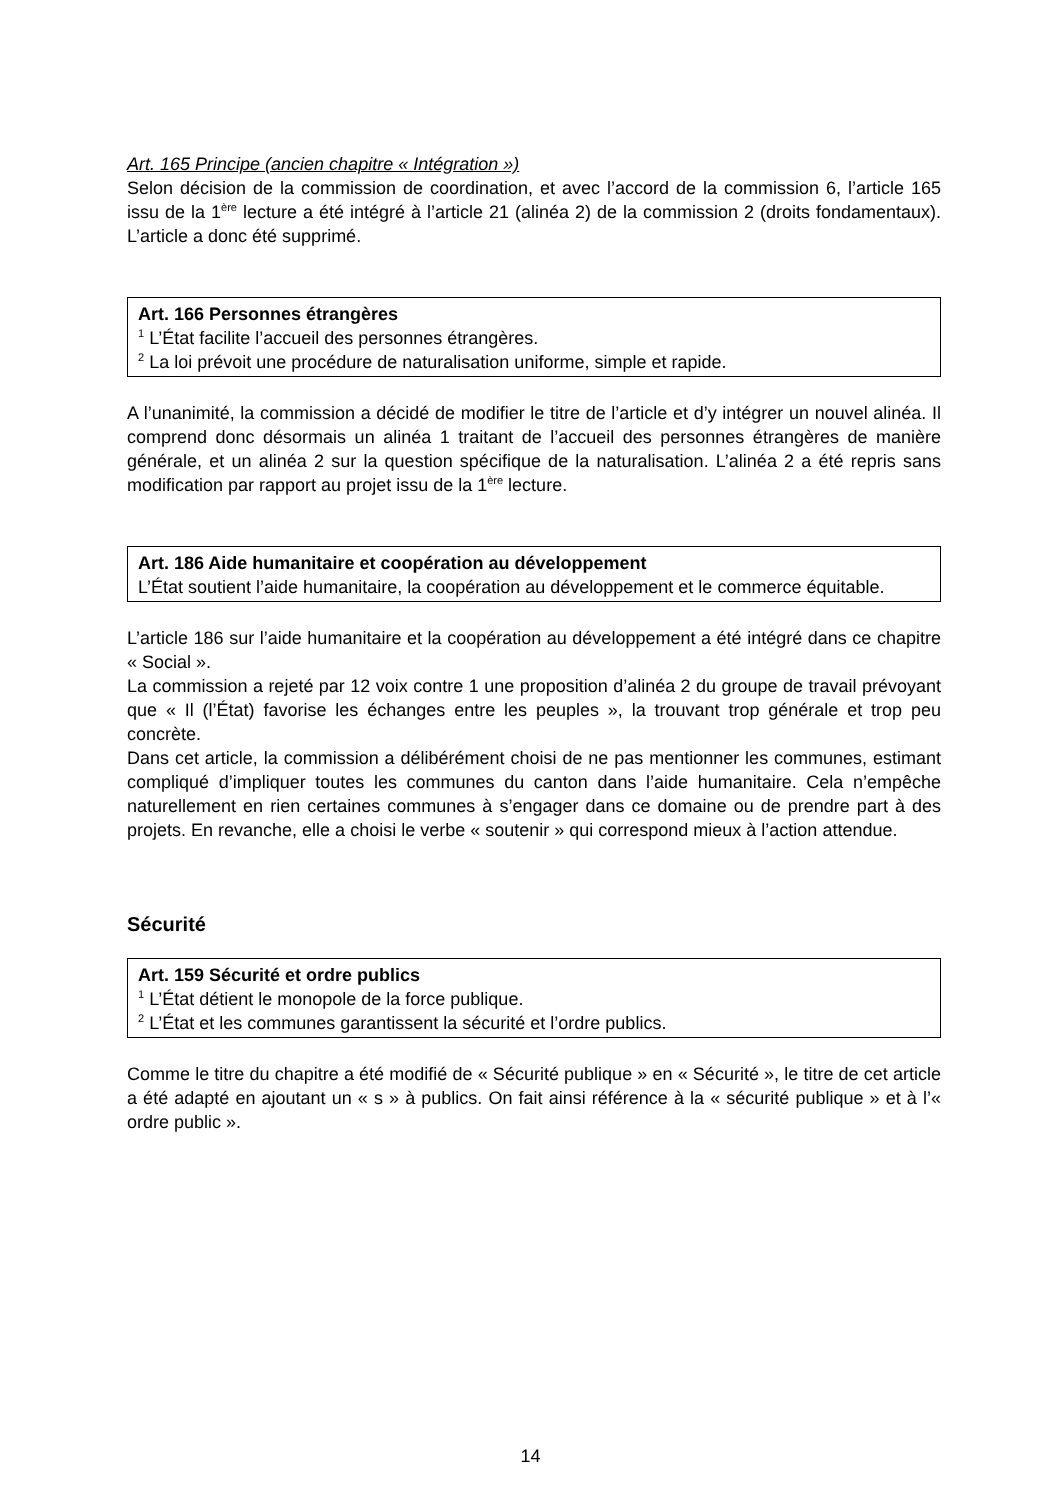Art. 165 Principe (ancien chapitre « Intégration »)
Selon décision de la commission de coordination, et avec l’accord de la commission 6, l’article 165 issu de la 1<sup>ère</sup> lecture a été intégré à l’article 21 (alinéa 2) de la commission 2 (droits fondamentaux). L’article a donc été supprimé.
Art. 166 Personnes étrangères
<sup>1</sup> L’État facilite l’accueil des personnes étrangères.
<sup>2</sup> La loi prévoit une procédure de naturalisation uniforme, simple et rapide.
A l’unanimité, la commission a décidé de modifier le titre de l’article et d’y intégrer un nouvel alinéa. Il comprend donc désormais un alinéa 1 traitant de l’accueil des personnes étrangères de manière générale, et un alinéa 2 sur la question spécifique de la naturalisation. L’alinéa 2 a été repris sans modification par rapport au projet issu de la 1<sup>ère</sup> lecture.
Art. 186 Aide humanitaire et coopération au développement
L’État soutient l’aide humanitaire, la coopération au développement et le commerce équitable.
L’article 186 sur l’aide humanitaire et la coopération au développement a été intégré dans ce chapitre « Social ».
La commission a rejeté par 12 voix contre 1 une proposition d’alinéa 2 du groupe de travail prévoyant que « Il (l’État) favorise les échanges entre les peuples », la trouvant trop générale et trop peu concrète.
Dans cet article, la commission a délibérément choisi de ne pas mentionner les communes, estimant compliqué d’impliquer toutes les communes du canton dans l’aide humanitaire. Cela n’empêche naturellement en rien certaines communes à s’engager dans ce domaine ou de prendre part à des projets. En revanche, elle a choisi le verbe « soutenir » qui correspond mieux à l’action attendue.
Sécurité
Art. 159 Sécurité et ordre publics
<sup>1</sup> L’État détient le monopole de la force publique.
<sup>2</sup> L’État et les communes garantissent la sécurité et l’ordre publics.
Comme le titre du chapitre a été modifié de « Sécurité publique » en « Sécurité », le titre de cet article a été adapté en ajoutant un « s » à publics. On fait ainsi référence à la « sécurité publique » et à l’« ordre public ».
14